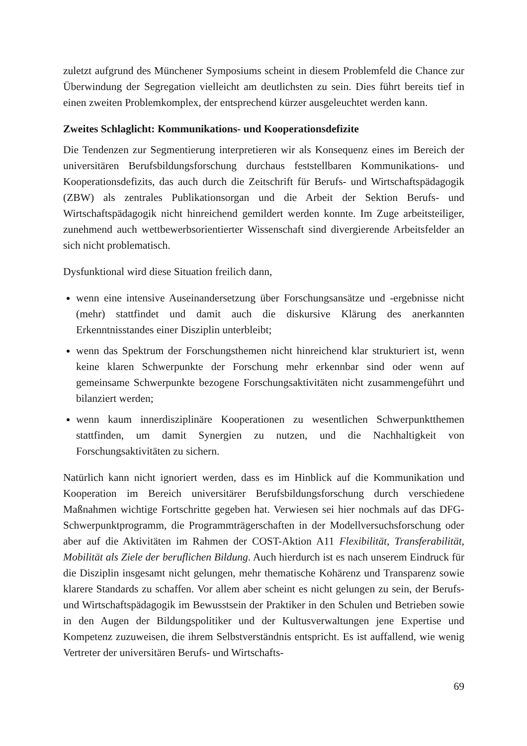zuletzt aufgrund des Münchener Symposiums scheint in diesem Problemfeld die Chance zur Überwindung der Segregation vielleicht am deutlichsten zu sein. Dies führt bereits tief in einen zweiten Problemkomplex, der entsprechend kürzer ausgeleuchtet werden kann.
Zweites Schlaglicht: Kommunikations- und Kooperationsdefizite
Die Tendenzen zur Segmentierung interpretieren wir als Konsequenz eines im Bereich der universitären Berufsbildungsforschung durchaus feststellbaren Kommunikations- und Kooperationsdefizits, das auch durch die Zeitschrift für Berufs- und Wirtschaftspädagogik (ZBW) als zentrales Publikationsorgan und die Arbeit der Sektion Berufs- und Wirtschaftspädagogik nicht hinreichend gemildert werden konnte. Im Zuge arbeitsteiliger, zunehmend auch wettbewerbsorientierter Wissenschaft sind divergierende Arbeitsfelder an sich nicht problematisch.
Dysfunktional wird diese Situation freilich dann,
wenn eine intensive Auseinandersetzung über Forschungsansätze und -ergebnisse nicht (mehr) stattfindet und damit auch die diskursive Klärung des anerkannten Erkenntnisstandes einer Disziplin unterbleibt;
wenn das Spektrum der Forschungsthemen nicht hinreichend klar strukturiert ist, wenn keine klaren Schwerpunkte der Forschung mehr erkennbar sind oder wenn auf gemeinsame Schwerpunkte bezogene Forschungsaktivitäten nicht zusammengeführt und bilanziert werden;
wenn kaum innerdisziplinäre Kooperationen zu wesentlichen Schwerpunktthemen stattfinden, um damit Synergien zu nutzen, und die Nachhaltigkeit von Forschungsaktivitäten zu sichern.
Natürlich kann nicht ignoriert werden, dass es im Hinblick auf die Kommunikation und Kooperation im Bereich universitärer Berufsbildungsforschung durch verschiedene Maßnahmen wichtige Fortschritte gegeben hat. Verwiesen sei hier nochmals auf das DFG-Schwerpunktprogramm, die Programmträgerschaften in der Modellversuchsforschung oder aber auf die Aktivitäten im Rahmen der COST-Aktion A11 Flexibilität, Transferabilität, Mobilität als Ziele der beruflichen Bildung. Auch hierdurch ist es nach unserem Eindruck für die Disziplin insgesamt nicht gelungen, mehr thematische Kohärenz und Transparenz sowie klarere Standards zu schaffen. Vor allem aber scheint es nicht gelungen zu sein, der Berufs- und Wirtschaftspädagogik im Bewusstsein der Praktiker in den Schulen und Betrieben sowie in den Augen der Bildungspolitiker und der Kultusverwaltungen jene Expertise und Kompetenz zuzuweisen, die ihrem Selbstverständnis entspricht. Es ist auffallend, wie wenig Vertreter der universitären Berufs- und Wirtschafts-
69